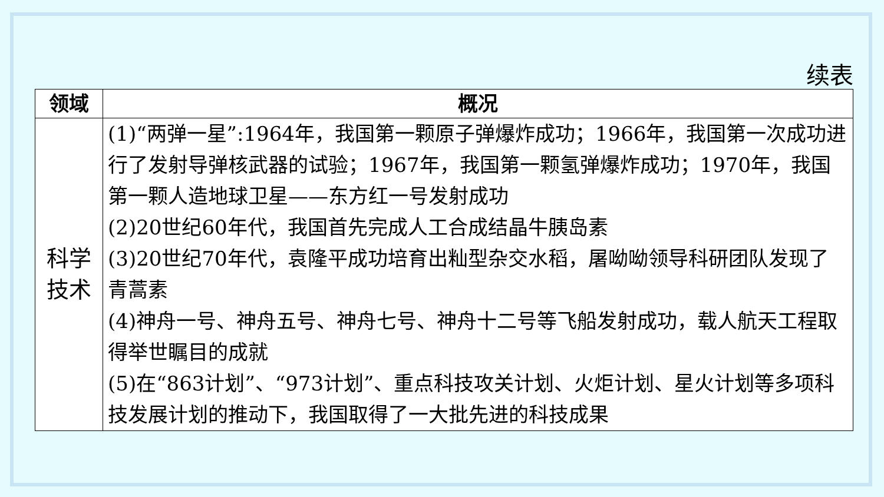续表
| 领域 | 概况 |
| --- | --- |
| 科学 技术 | (1)“两弹一星”:1964年，我国第一颗原子弹爆炸成功；1966年，我国第一次成功进行了发射导弹核武器的试验；1967年，我国第一颗氢弹爆炸成功；1970年，我国第一颗人造地球卫星——东方红一号发射成功 (2)20世纪60年代，我国首先完成人工合成结晶牛胰岛素 (3)20世纪70年代，袁隆平成功培育出籼型杂交水稻，屠呦呦领导科研团队发现了青蒿素 (4)神舟一号、神舟五号、神舟七号、神舟十二号等飞船发射成功，载人航天工程取得举世瞩目的成就 (5)在“863计划”、“973计划”、重点科技攻关计划、火炬计划、星火计划等多项科技发展计划的推动下，我国取得了一大批先进的科技成果 |